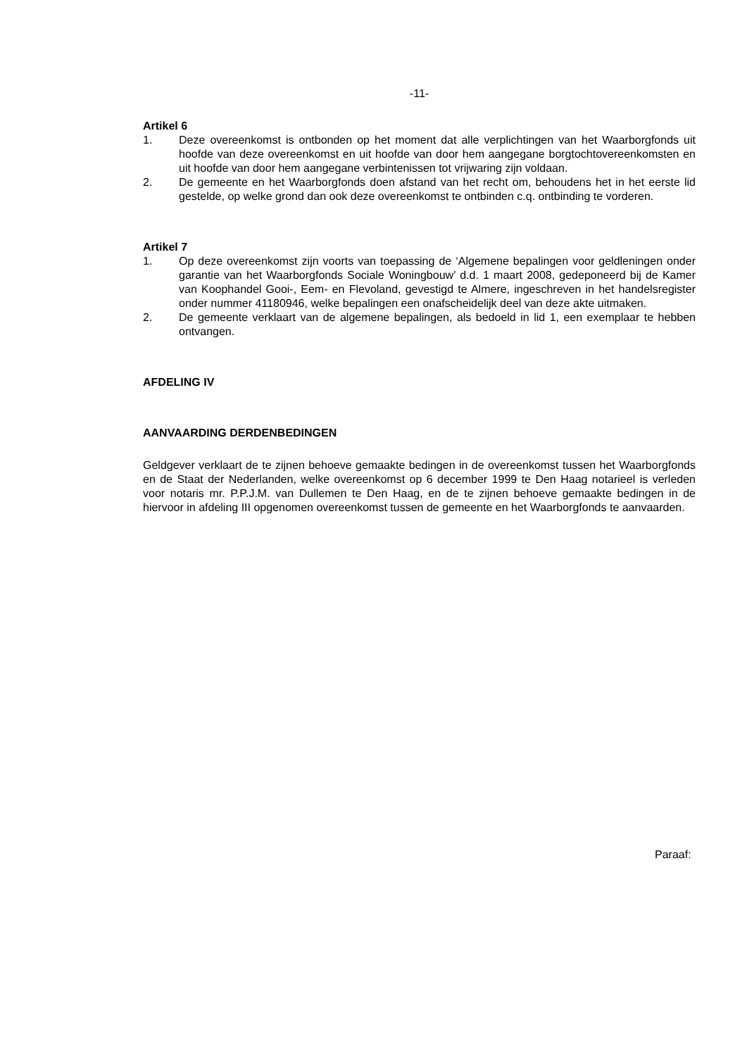-11-
Artikel 6
1. Deze overeenkomst is ontbonden op het moment dat alle verplichtingen van het Waarborgfonds uit hoofde van deze overeenkomst en uit hoofde van door hem aangegane borgtochtovereenkomsten en uit hoofde van door hem aangegane verbintenissen tot vrijwaring zijn voldaan.
2. De gemeente en het Waarborgfonds doen afstand van het recht om, behoudens het in het eerste lid gestelde, op welke grond dan ook deze overeenkomst te ontbinden c.q. ontbinding te vorderen.
Artikel 7
1. Op deze overeenkomst zijn voorts van toepassing de ‘Algemene bepalingen voor geldleningen onder garantie van het Waarborgfonds Sociale Woningbouw’ d.d. 1 maart 2008, gedeponeerd bij de Kamer van Koophandel Gooi-, Eem- en Flevoland, gevestigd te Almere, ingeschreven in het handelsregister onder nummer 41180946, welke bepalingen een onafscheidelijk deel van deze akte uitmaken.
2. De gemeente verklaart van de algemene bepalingen, als bedoeld in lid 1, een exemplaar te hebben ontvangen.
AFDELING IV
AANVAARDING DERDENBEDINGEN
Geldgever verklaart de te zijnen behoeve gemaakte bedingen in de overeenkomst tussen het Waarborgfonds en de Staat der Nederlanden, welke overeenkomst op 6 december 1999 te Den Haag notarieel is verleden voor notaris mr. P.P.J.M. van Dullemen te Den Haag, en de te zijnen behoeve gemaakte bedingen in de hiervoor in afdeling III opgenomen overeenkomst tussen de gemeente en het Waarborgfonds te aanvaarden.
Paraaf: